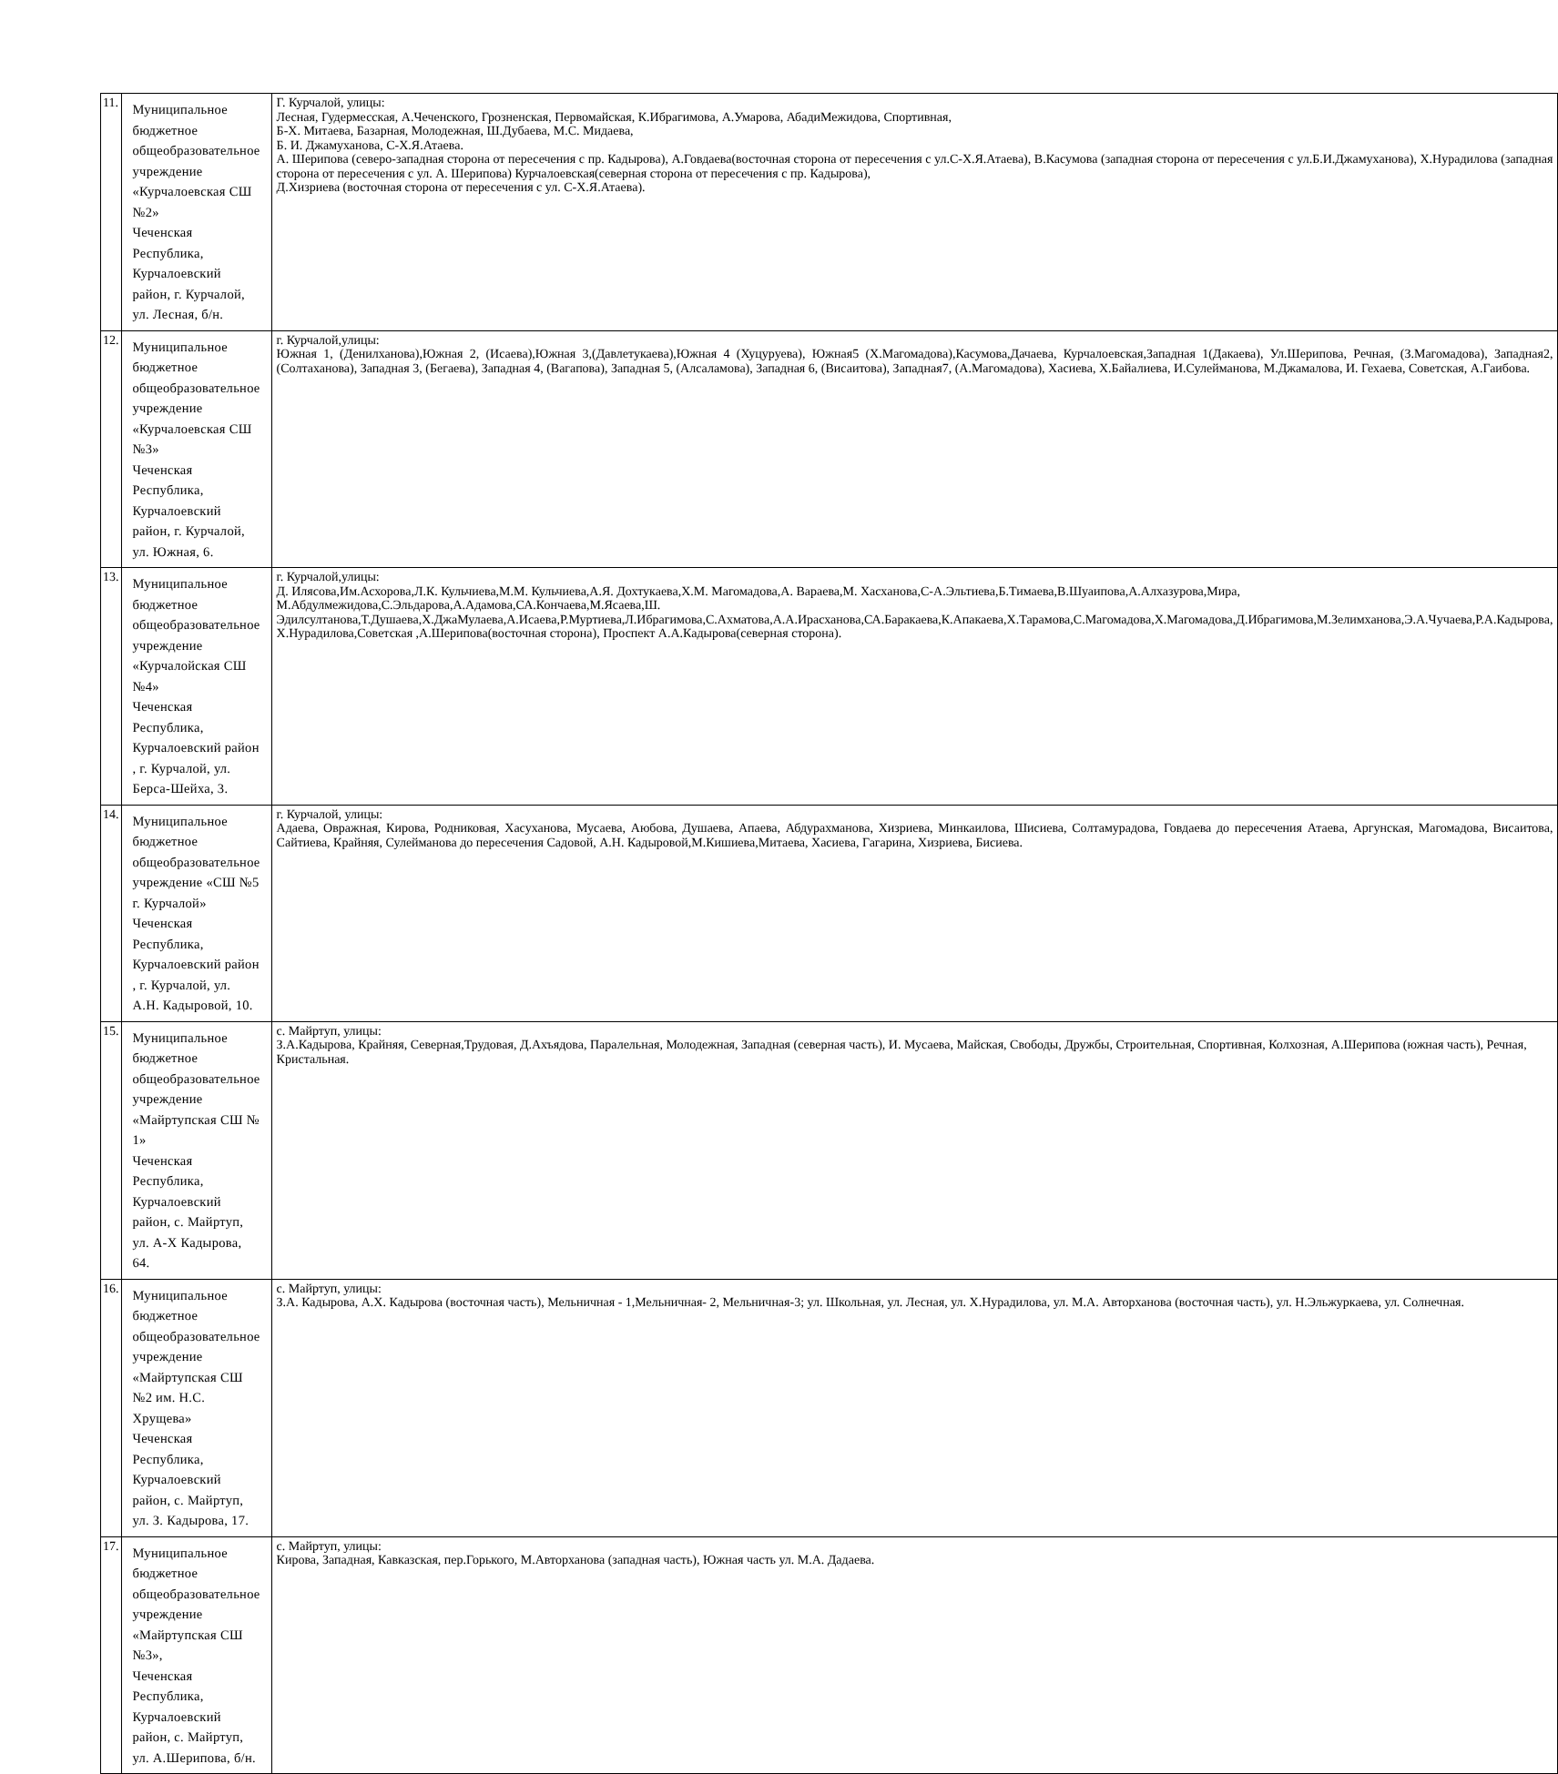| 11. | Муниципальное бюджетное общеобразовательное учреждение «Курчалоевская СШ №2» Чеченская Республика, Курчалоевский район, г. Курчалой, ул. Лесная, б/н. | Г. Курчалой, улицы: Лесная, Гудермесская, А.Чеченского, Грозненская, Первомайская, К.Ибрагимова, А.Умарова, АбадиМежидова, Спортивная, Б-Х. Митаева, Базарная, Молодежная, Ш.Дубаева, М.С. Мидаева, Б. И. Джамуханова, С-Х.Я.Атаева. А. Шерипова (северо-западная сторона от пересечения с пр. Кадырова), А.Говдаева(восточная сторона от пересечения с ул.С-Х.Я.Атаева), В.Касумова (западная сторона от пересечения с ул.Б.И.Джамуханова), Х.Нурадилова (западная сторона от пересечения с ул. А. Шерипова) Курчалоевская(северная сторона от пересечения с пр. Кадырова), Д.Хизриева (восточная сторона от пересечения с ул. С-Х.Я.Атаева). |
| 12. | Муниципальное бюджетное общеобразовательное учреждение «Курчалоевская СШ №3» Чеченская Республика, Курчалоевский район, г. Курчалой, ул. Южная, 6. | г. Курчалой,улицы: Южная 1, (Денилханова),Южная 2, (Исаева),Южная 3,(Давлетукаева),Южная 4 (Хуцуруева), Южная5 (Х.Магомадова),Касумова,Дачаева, Курчалоевская,Западная 1(Дакаева), Ул.Шерипова, Речная, (З.Магомадова), Западная2, (Солтаханова), Западная 3, (Бегаева), Западная 4, (Вагапова), Западная 5, (Алсаламова), Западная 6, (Висаитова), Западная7, (А.Магомадова), Хасиева, Х.Байалиева, И.Сулейманова, М.Джамалова, И. Гехаева, Советская, А.Гаибова. |
| 13. | Муниципальное бюджетное общеобразовательное учреждение «Курчалойская СШ №4» Чеченская Республика, Курчалоевский район , г. Курчалой, ул. Берса-Шейха, 3. | г. Курчалой,улицы: Д. Илясова,Им.Асхорова,Л.К. Кульчиева,М.М. Кульчиева,А.Я. Дохтукаева,Х.М. Магомадова,А. Вараева,М. Хасханова,С-А.Эльтиева,Б.Тимаева,В.Шуаипова,А.Алхазурова,Мира, М.Абдулмежидова,С.Эльдарова,А.Адамова,СА.Кончаева,М.Ясаева,Ш. Эдилсултанова,Т.Душаева,Х.ДжаМулаева,А.Исаева,Р.Муртиева,Л.Ибрагимова,С.Ахматова,А.А.Ирасханова,СА.Баракаева,К.Апакаева,Х.Тарамова,С.Магомадова,Х.Магомадова,Д.Ибрагимова,М.Зелимханова,Э.А.Чучаева,Р.А.Кадырова, Х.Нурадилова,Советская ,А.Шерипова(восточная сторона), Проспект А.А.Кадырова(северная сторона). |
| 14. | Муниципальное бюджетное общеобразовательное учреждение «СШ №5 г. Курчалой» Чеченская Республика, Курчалоевский район , г. Курчалой, ул. А.Н. Кадыровой, 10. | г. Курчалой, улицы: Адаева, Овражная, Кирова, Родниковая, Хасуханова, Мусаева, Аюбова, Душаева, Апаева, Абдурахманова, Хизриева, Минкаилова, Шисиева, Солтамурадова, Говдаева до пересечения Атаева, Аргунская, Магомадова, Висаитова, Сайтиева, Крайняя, Сулейманова до пересечения Садовой, А.Н. Кадыровой,М.Кишиева,Митаева, Хасиева, Гагарина, Хизриева, Бисиева. |
| 15. | Муниципальное бюджетное общеобразовательное учреждение «Майртупская СШ № 1» Чеченская Республика, Курчалоевский район, с. Майртуп, ул. А-Х Кадырова, 64. | с. Майртуп, улицы: З.А.Кадырова, Крайняя, Северная,Трудовая, Д.Ахъядова, Паралельная, Молодежная, Западная (северная часть), И. Мусаева, Майская, Свободы, Дружбы, Строительная, Спортивная, Колхозная, А.Шерипова (южная часть), Речная, Кристальная. |
| 16. | Муниципальное бюджетное общеобразовательное учреждение «Майртупская СШ №2 им. Н.С. Хрущева» Чеченская Республика, Курчалоевский район, с. Майртуп, ул. З. Кадырова, 17. | с. Майртуп, улицы: З.А. Кадырова, А.Х. Кадырова (восточная часть), Мельничная - 1,Мельничная- 2, Мельничная-3; ул. Школьная, ул. Лесная, ул. Х.Нурадилова, ул. М.А. Авторханова (восточная часть), ул. Н.Эльжуркаева, ул. Солнечная. |
| 17. | Муниципальное бюджетное общеобразовательное учреждение «Майртупская СШ №3», Чеченская Республика, Курчалоевский район, с. Майртуп, ул. А.Шерипова, б/н. | с. Майртуп, улицы: Кирова, Западная, Кавказская, пер.Горького, М.Авторханова (западная часть), Южная часть ул. М.А. Дадаева. |